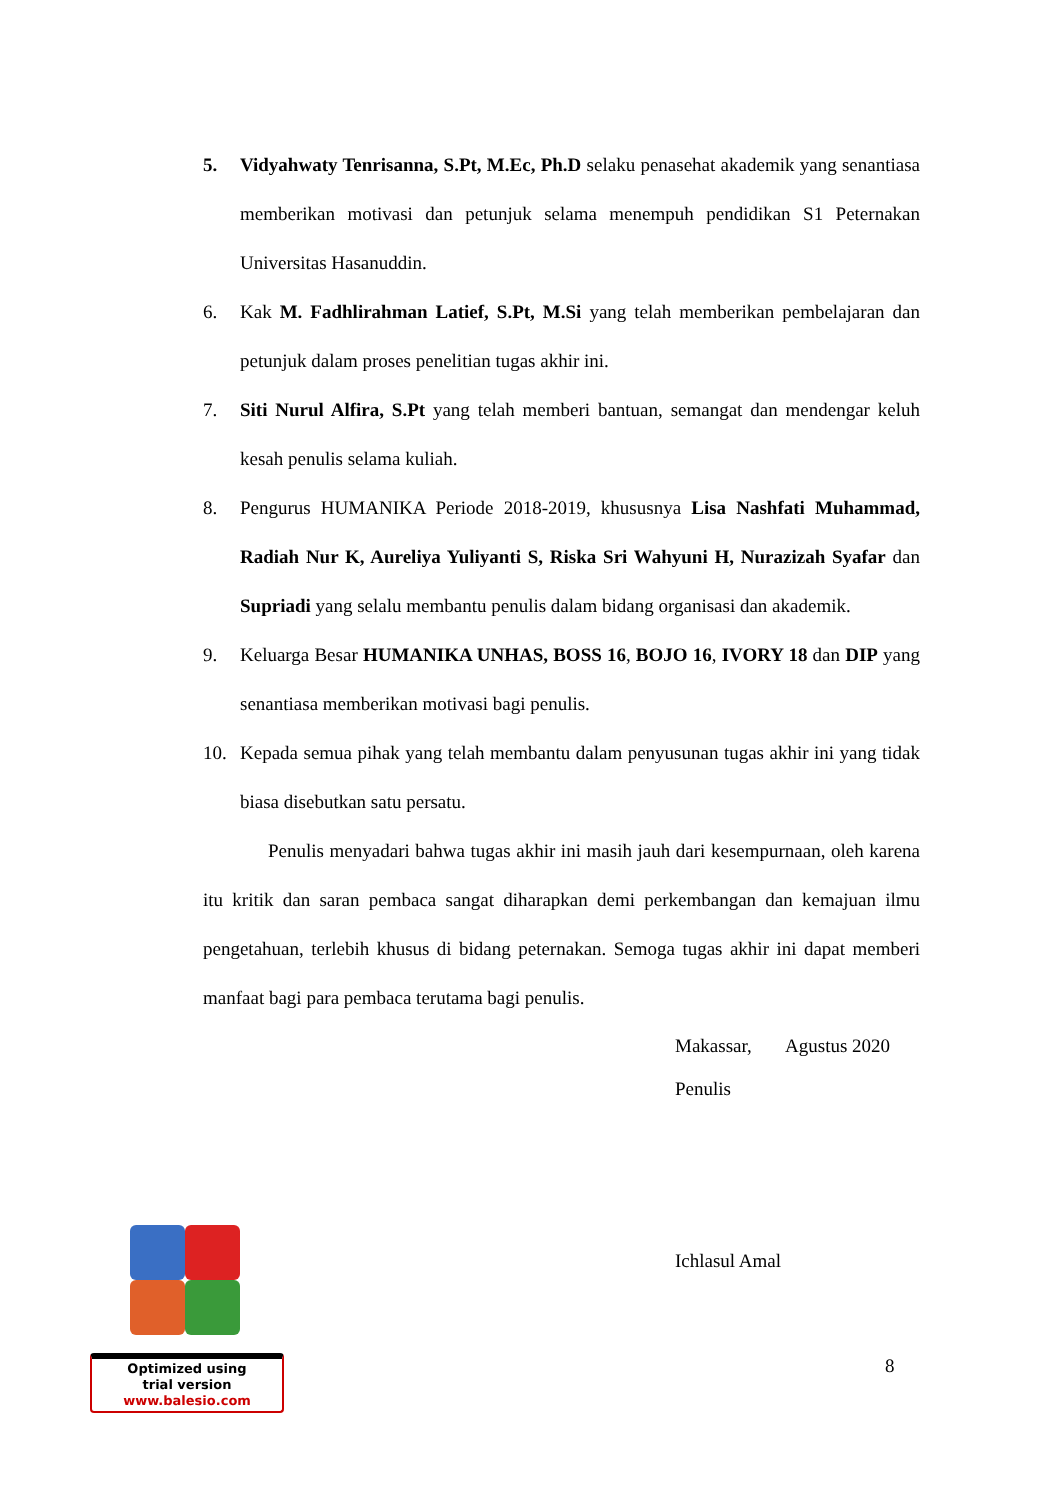5. Vidyahwaty Tenrisanna, S.Pt, M.Ec, Ph.D selaku penasehat akademik yang senantiasa memberikan motivasi dan petunjuk selama menempuh pendidikan S1 Peternakan Universitas Hasanuddin.
6. Kak M. Fadhlirahman Latief, S.Pt, M.Si yang telah memberikan pembelajaran dan petunjuk dalam proses penelitian tugas akhir ini.
7. Siti Nurul Alfira, S.Pt yang telah memberi bantuan, semangat dan mendengar keluh kesah penulis selama kuliah.
8. Pengurus HUMANIKA Periode 2018-2019, khususnya Lisa Nashfati Muhammad, Radiah Nur K, Aureliya Yuliyanti S, Riska Sri Wahyuni H, Nurazizah Syafar dan Supriadi yang selalu membantu penulis dalam bidang organisasi dan akademik.
9. Keluarga Besar HUMANIKA UNHAS, BOSS 16, BOJO 16, IVORY 18 dan DIP yang senantiasa memberikan motivasi bagi penulis.
10. Kepada semua pihak yang telah membantu dalam penyusunan tugas akhir ini yang tidak biasa disebutkan satu persatu.
Penulis menyadari bahwa tugas akhir ini masih jauh dari kesempurnaan, oleh karena itu kritik dan saran pembaca sangat diharapkan demi perkembangan dan kemajuan ilmu pengetahuan, terlebih khusus di bidang peternakan. Semoga tugas akhir ini dapat memberi manfaat bagi para pembaca terutama bagi penulis.
Makassar, Agustus 2020
Penulis
Ichlasul Amal
Optimized using
trial version
www.balesio.com
8